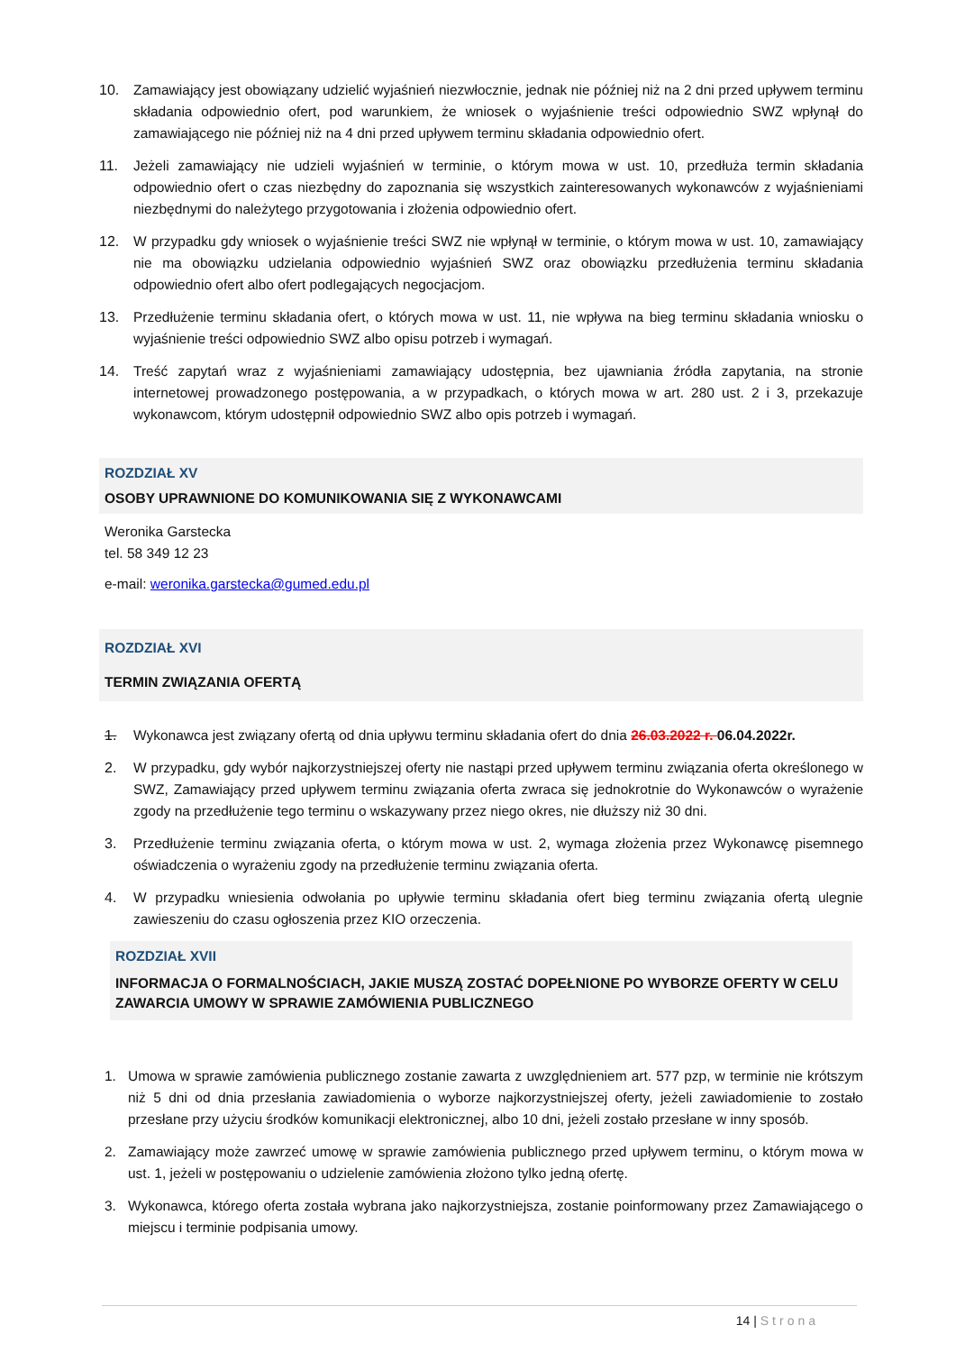10. Zamawiający jest obowiązany udzielić wyjaśnień niezwłocznie, jednak nie później niż na 2 dni przed upływem terminu składania odpowiednio ofert, pod warunkiem, że wniosek o wyjaśnienie treści odpowiednio SWZ wpłynął do zamawiającego nie później niż na 4 dni przed upływem terminu składania odpowiednio ofert.
11. Jeżeli zamawiający nie udzieli wyjaśnień w terminie, o którym mowa w ust. 10, przedłuża termin składania odpowiednio ofert o czas niezbędny do zapoznania się wszystkich zainteresowanych wykonawców z wyjaśnieniami niezbędnymi do należytego przygotowania i złożenia odpowiednio ofert.
12. W przypadku gdy wniosek o wyjaśnienie treści SWZ nie wpłynął w terminie, o którym mowa w ust. 10, zamawiający nie ma obowiązku udzielania odpowiednio wyjaśnień SWZ oraz obowiązku przedłużenia terminu składania odpowiednio ofert albo ofert podlegających negocjacjom.
13. Przedłużenie terminu składania ofert, o których mowa w ust. 11, nie wpływa na bieg terminu składania wniosku o wyjaśnienie treści odpowiednio SWZ albo opisu potrzeb i wymagań.
14. Treść zapytań wraz z wyjaśnieniami zamawiający udostępnia, bez ujawniania źródła zapytania, na stronie internetowej prowadzonego postępowania, a w przypadkach, o których mowa w art. 280 ust. 2 i 3, przekazuje wykonawcom, którym udostępnił odpowiednio SWZ albo opis potrzeb i wymagań.
ROZDZIAŁ XV
OSOBY UPRAWNIONE DO KOMUNIKOWANIA SIĘ Z WYKONAWCAMI
Weronika Garstecka
tel. 58 349 12 23
e-mail: weronika.garstecka@gumed.edu.pl
ROZDZIAŁ XVI
TERMIN ZWIĄZANIA OFERTĄ
1. Wykonawca jest związany ofertą od dnia upływu terminu składania ofert do dnia 26.03.2022 r. 06.04.2022r.
2. W przypadku, gdy wybór najkorzystniejszej oferty nie nastąpi przed upływem terminu związania oferta określonego w SWZ, Zamawiający przed upływem terminu związania oferta zwraca się jednokrotnie do Wykonawców o wyrażenie zgody na przedłużenie tego terminu o wskazywany przez niego okres, nie dłuższy niż 30 dni.
3. Przedłużenie terminu związania oferta, o którym mowa w ust. 2, wymaga złożenia przez Wykonawcę pisemnego oświadczenia o wyrażeniu zgody na przedłużenie terminu związania oferta.
4. W przypadku wniesienia odwołania po upływie terminu składania ofert bieg terminu związania ofertą ulegnie zawieszeniu do czasu ogłoszenia przez KIO orzeczenia.
ROZDZIAŁ XVII
INFORMACJA O FORMALNOŚCIACH, JAKIE MUSZĄ ZOSTAĆ DOPEŁNIONE PO WYBORZE OFERTY W CELU ZAWARCIA UMOWY W SPRAWIE ZAMÓWIENIA PUBLICZNEGO
1. Umowa w sprawie zamówienia publicznego zostanie zawarta z uwzględnieniem art. 577 pzp, w terminie nie krótszym niż 5 dni od dnia przesłania zawiadomienia o wyborze najkorzystniejszej oferty, jeżeli zawiadomienie to zostało przesłane przy użyciu środków komunikacji elektronicznej, albo 10 dni, jeżeli zostało przesłane w inny sposób.
2. Zamawiający może zawrzeć umowę w sprawie zamówienia publicznego przed upływem terminu, o którym mowa w ust. 1, jeżeli w postępowaniu o udzielenie zamówienia złożono tylko jedną ofertę.
3. Wykonawca, którego oferta została wybrana jako najkorzystniejsza, zostanie poinformowany przez Zamawiającego o miejscu i terminie podpisania umowy.
14 | Strona